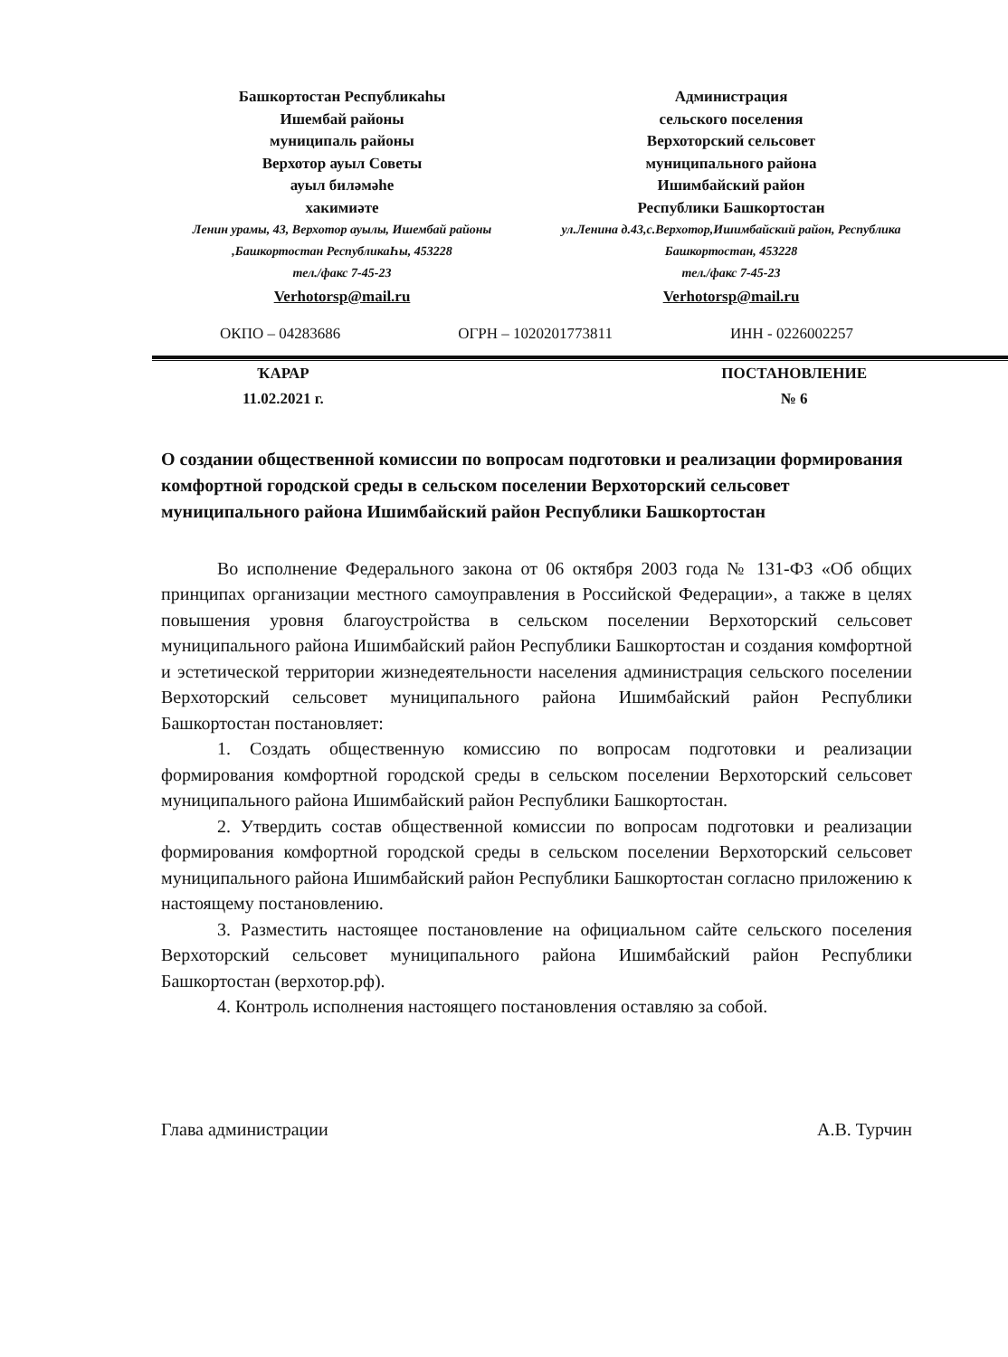Башкортостан Республикаhы
Ишембай районы
муниципаль районы
Верхотор ауыл Советы
ауыл биләмәhе
хакимиәте
Ленин урамы, 43, Верхотор ауылы, Ишембай районы ,Башкортостан РеспубликаҺы, 453228
тел./факс 7-45-23
Verhotorsp@mail.ru
Администрация
сельского поселения
Верхоторский сельсовет
муниципального района
Ишимбайский район
Республики Башкортостан
ул.Ленина д.43,с.Верхотор,Ишимбайский район, Республика Башкортостан, 453228
тел./факс 7-45-23
Verhotorsp@mail.ru
ОКПО – 04283686 ОГРН – 1020201773811 ИНН - 0226002257
ҠАРАР
11.02.2021 г.
ПОСТАНОВЛЕНИЕ
№ 6
О создании общественной комиссии по вопросам подготовки и реализации формирования комфортной городской среды в сельском поселении Верхоторский сельсовет муниципального района Ишимбайский район Республики Башкортостан
Во исполнение Федерального закона от 06 октября 2003 года № 131-ФЗ «Об общих принципах организации местного самоуправления в Российской Федерации», а также в целях повышения уровня благоустройства в сельском поселении Верхоторский сельсовет муниципального района Ишимбайский район Республики Башкортостан и создания комфортной и эстетической территории жизнедеятельности населения администрация сельского поселении Верхоторский сельсовет муниципального района Ишимбайский район Республики Башкортостан постановляет:
1. Создать общественную комиссию по вопросам подготовки и реализации формирования комфортной городской среды в сельском поселении Верхоторский сельсовет муниципального района Ишимбайский район Республики Башкортостан.
2. Утвердить состав общественной комиссии по вопросам подготовки и реализации формирования комфортной городской среды в сельском поселении Верхоторский сельсовет муниципального района Ишимбайский район Республики Башкортостан согласно приложению к настоящему постановлению.
3. Разместить настоящее постановление на официальном сайте сельского поселения Верхоторский сельсовет муниципального района Ишимбайский район Республики Башкортостан (верхотор.рф).
4. Контроль исполнения настоящего постановления оставляю за собой.
Глава администрации А.В. Турчин